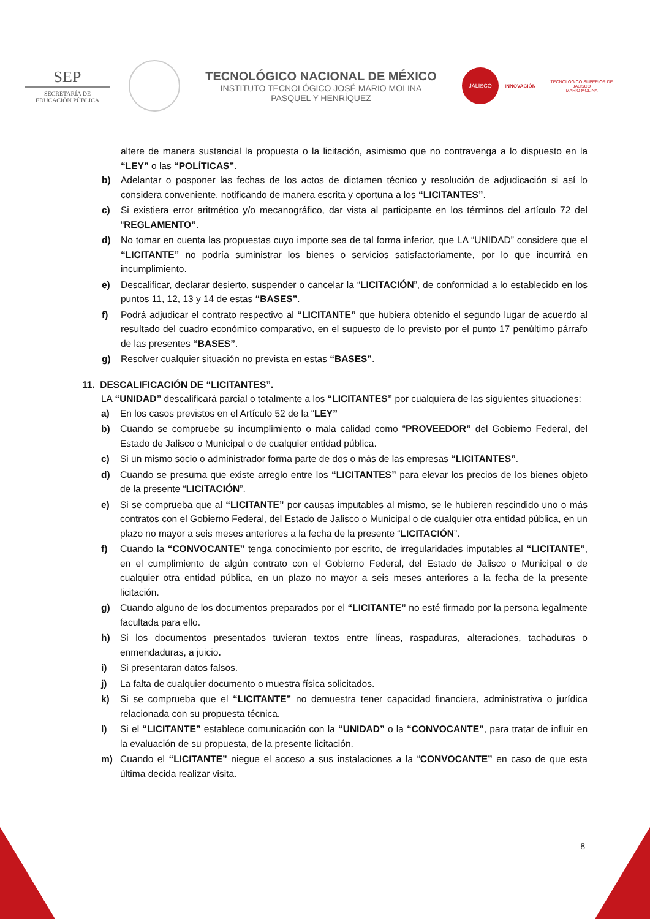SEP
SECRETARÍA DE
EDUCACIÓN PÚBLICA
TECNOLÓGICO NACIONAL DE MÉXICO
INSTITUTO TECNOLÓGICO JOSÉ MARIO MOLINA
PASQUEL Y HENRÍQUEZ
JALISCO
INNOVACIÓN
TECNOLÓGICO SUPERIOR DE JALISCO
MARIO MOLINA
altere de manera sustancial la propuesta o la licitación, asimismo que no contravenga a lo dispuesto en la “LEY” o las “POLÍTICAS”.
b) Adelantar o posponer las fechas de los actos de dictamen técnico y resolución de adjudicación si así lo considera conveniente, notificando de manera escrita y oportuna a los “LICITANTES”.
c) Si existiera error aritmético y/o mecanográfico, dar vista al participante en los términos del artículo 72 del “REGLAMENTO”.
d) No tomar en cuenta las propuestas cuyo importe sea de tal forma inferior, que LA “UNIDAD” considere que el “LICITANTE” no podría suministrar los bienes o servicios satisfactoriamente, por lo que incurrirá en incumplimiento.
e) Descalificar, declarar desierto, suspender o cancelar la “LICITACIÓN”, de conformidad a lo establecido en los puntos 11, 12, 13 y 14 de estas “BASES”.
f) Podrá adjudicar el contrato respectivo al “LICITANTE” que hubiera obtenido el segundo lugar de acuerdo al resultado del cuadro económico comparativo, en el supuesto de lo previsto por el punto 17 penúltimo párrafo de las presentes “BASES”.
g) Resolver cualquier situación no prevista en estas “BASES”.
11. DESCALIFICACIÓN DE “LICITANTES”.
LA “UNIDAD” descalificará parcial o totalmente a los “LICITANTES” por cualquiera de las siguientes situaciones:
a) En los casos previstos en el Artículo 52 de la “LEY”
b) Cuando se compruebe su incumplimiento o mala calidad como “PROVEEDOR” del Gobierno Federal, del Estado de Jalisco o Municipal o de cualquier entidad pública.
c) Si un mismo socio o administrador forma parte de dos o más de las empresas “LICITANTES”.
d) Cuando se presuma que existe arreglo entre los “LICITANTES” para elevar los precios de los bienes objeto de la presente “LICITACIÓN”.
e) Si se comprueba que al “LICITANTE” por causas imputables al mismo, se le hubieren rescindido uno o más contratos con el Gobierno Federal, del Estado de Jalisco o Municipal o de cualquier otra entidad pública, en un plazo no mayor a seis meses anteriores a la fecha de la presente “LICITACIÓN”.
f) Cuando la “CONVOCANTE” tenga conocimiento por escrito, de irregularidades imputables al “LICITANTE”, en el cumplimiento de algún contrato con el Gobierno Federal, del Estado de Jalisco o Municipal o de cualquier otra entidad pública, en un plazo no mayor a seis meses anteriores a la fecha de la presente licitación.
g) Cuando alguno de los documentos preparados por el “LICITANTE” no esté firmado por la persona legalmente facultada para ello.
h) Si los documentos presentados tuvieran textos entre líneas, raspaduras, alteraciones, tachaduras o enmendaduras, a juicio.
i) Si presentaran datos falsos.
j) La falta de cualquier documento o muestra física solicitados.
k) Si se comprueba que el “LICITANTE” no demuestra tener capacidad financiera, administrativa o jurídica relacionada con su propuesta técnica.
l) Si el “LICITANTE” establece comunicación con la “UNIDAD” o la “CONVOCANTE”, para tratar de influir en la evaluación de su propuesta, de la presente licitación.
m) Cuando el “LICITANTE” niegue el acceso a sus instalaciones a la “CONVOCANTE” en caso de que esta última decida realizar visita.
8